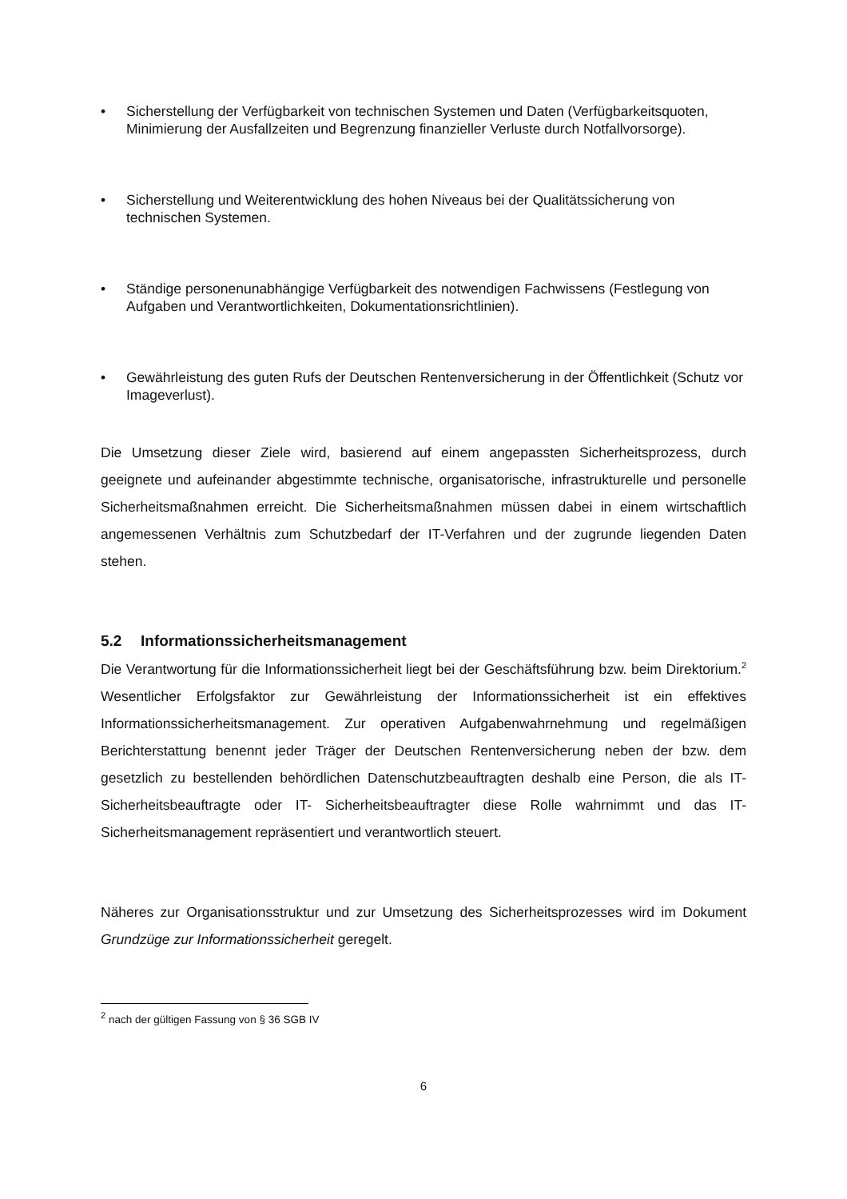• Sicherstellung der Verfügbarkeit von technischen Systemen und Daten (Verfügbarkeitsquoten, Minimierung der Ausfallzeiten und Begrenzung finanzieller Verluste durch Notfallvorsorge).
• Sicherstellung und Weiterentwicklung des hohen Niveaus bei der Qualitätssicherung von technischen Systemen.
• Ständige personenunabhängige Verfügbarkeit des notwendigen Fachwissens (Festlegung von Aufgaben und Verantwortlichkeiten, Dokumentationsrichtlinien).
• Gewährleistung des guten Rufs der Deutschen Rentenversicherung in der Öffentlichkeit (Schutz vor Imageverlust).
Die Umsetzung dieser Ziele wird, basierend auf einem angepassten Sicherheitsprozess, durch geeignete und aufeinander abgestimmte technische, organisatorische, infrastrukturelle und personelle Sicherheitsmaßnahmen erreicht. Die Sicherheitsmaßnahmen müssen dabei in einem wirtschaftlich angemessenen Verhältnis zum Schutzbedarf der IT-Verfahren und der zugrunde liegenden Daten stehen.
5.2 Informationssicherheitsmanagement
Die Verantwortung für die Informationssicherheit liegt bei der Geschäftsführung bzw. beim Direktorium.<sup>2</sup> Wesentlicher Erfolgsfaktor zur Gewährleistung der Informationssicherheit ist ein effektives Informationssicherheitsmanagement. Zur operativen Aufgabenwahrnehmung und regelmäßigen Berichterstattung benennt jeder Träger der Deutschen Rentenversicherung neben der bzw. dem gesetzlich zu bestellenden behördlichen Datenschutzbeauftragten deshalb eine Person, die als IT-Sicherheitsbeauftragte oder IT- Sicherheitsbeauftragter diese Rolle wahrnimmt und das IT-Sicherheitsmanagement repräsentiert und verantwortlich steuert.
Näheres zur Organisationsstruktur und zur Umsetzung des Sicherheitsprozesses wird im Dokument Grundzüge zur Informationssicherheit geregelt.
<sup>2</sup> nach der gültigen Fassung von § 36 SGB IV
6